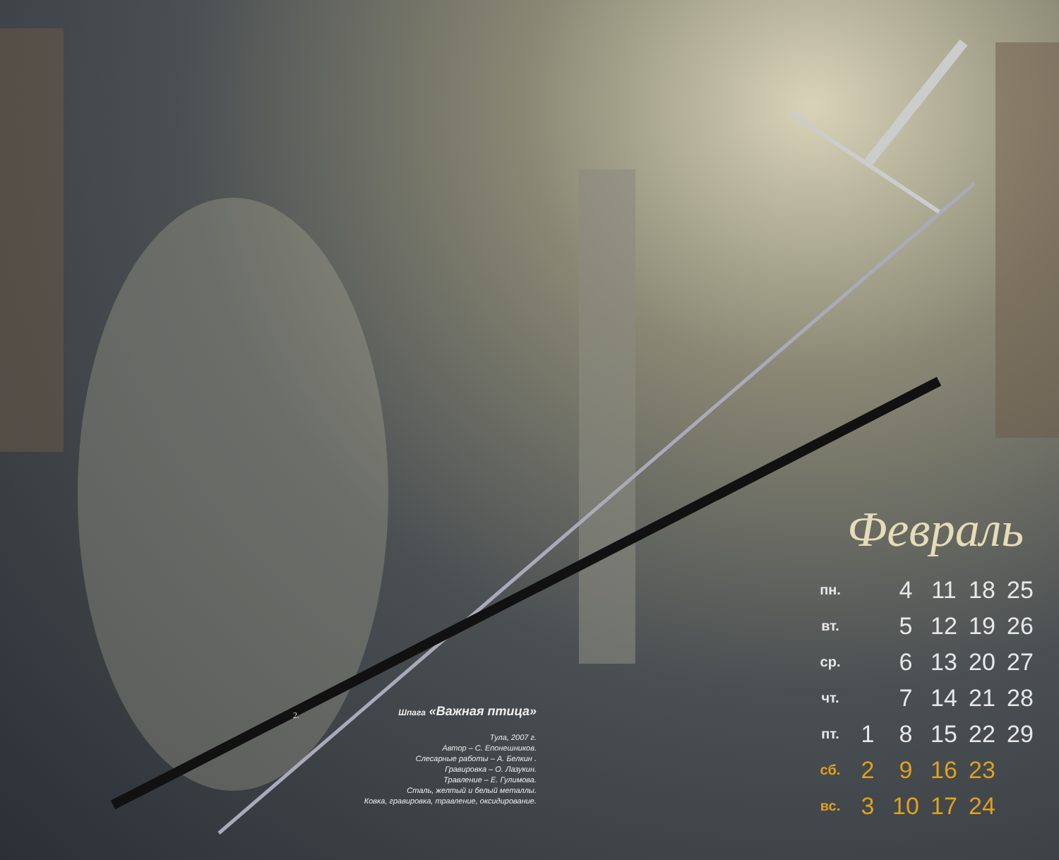2.
Шпага «Важная птица»
Тула, 2007 г.
Автор – С. Епонешников.
Слесарные работы – А. Белкин .
Гравировка – О. Лазукин.
Травление – Е. Гулимова.
Сталь, желтый и белый металлы.
Ковка, гравировка, травление, оксидирование.
Февраль
| пн. | | 4 | 11 | 18 | 25 |
| вт. | | 5 | 12 | 19 | 26 |
| ср. | | 6 | 13 | 20 | 27 |
| чт. | | 7 | 14 | 21 | 28 |
| пт. | 1 | 8 | 15 | 22 | 29 |
| сб. | 2 | 9 | 16 | 23 | |
| вс. | 3 | 10 | 17 | 24 | |